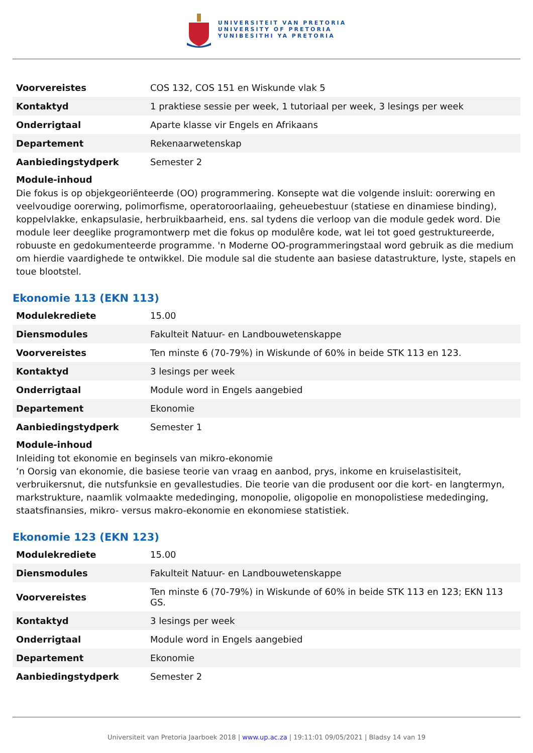UNIVERSITEIT VAN PRETORIA
UNIVERSITY OF PRETORIA
YUNIBESITHI YA PRETORIA
| Voorvereistes | COS 132, COS 151 en Wiskunde vlak 5 |
| Kontaktyd | 1 praktiese sessie per week, 1 tutoriaal per week, 3 lesings per week |
| Onderrigtaal | Aparte klasse vir Engels en Afrikaans |
| Departement | Rekenaarwetenskap |
| Aanbiedingstydperk | Semester 2 |
Module-inhoud
Die fokus is op objekgeoriënteerde (OO) programmering. Konsepte wat die volgende insluit: oorerwing en veelvoudige oorerwing, polimorfisme, operatoroorlaaiing, geheuebestuur (statiese en dinamiese binding), koppelvlakke, enkapsulasie, herbruikbaarheid, ens. sal tydens die verloop van die module gedek word. Die module leer deeglike programontwerp met die fokus op modulêre kode, wat lei tot goed gestruktureerde, robuuste en gedokumenteerde programme. 'n Moderne OO-programmeringstaal word gebruik as die medium om hierdie vaardighede te ontwikkel. Die module sal die studente aan basiese datastrukture, lyste, stapels en toue blootstel.
Ekonomie 113 (EKN 113)
| Modulekrediete | 15.00 |
| Diensmodules | Fakulteit Natuur- en Landbouwetenskappe |
| Voorvereistes | Ten minste 6 (70-79%) in Wiskunde of 60% in beide STK 113 en 123. |
| Kontaktyd | 3 lesings per week |
| Onderrigtaal | Module word in Engels aangebied |
| Departement | Ekonomie |
| Aanbiedingstydperk | Semester 1 |
Module-inhoud
Inleiding tot ekonomie en beginsels van mikro-ekonomie
‘n Oorsig van ekonomie, die basiese teorie van vraag en aanbod, prys, inkome en kruiselastisiteit, verbruikersnut, die nutsfunksie en gevallestudies. Die teorie van die produsent oor die kort- en langtermyn, markstrukture, naamlik volmaakte mededinging, monopolie, oligopolie en monopolistiese mededinging, staatsfinansies, mikro- versus makro-ekonomie en ekonomiese statistiek.
Ekonomie 123 (EKN 123)
| Modulekrediete | 15.00 |
| Diensmodules | Fakulteit Natuur- en Landbouwetenskappe |
| Voorvereistes | Ten minste 6 (70-79%) in Wiskunde of 60% in beide STK 113 en 123; EKN 113 GS. |
| Kontaktyd | 3 lesings per week |
| Onderrigtaal | Module word in Engels aangebied |
| Departement | Ekonomie |
| Aanbiedingstydperk | Semester 2 |
Universiteit van Pretoria Jaarboek 2018 | www.up.ac.za | 19:11:01 09/05/2021 | Bladsy 14 van 19